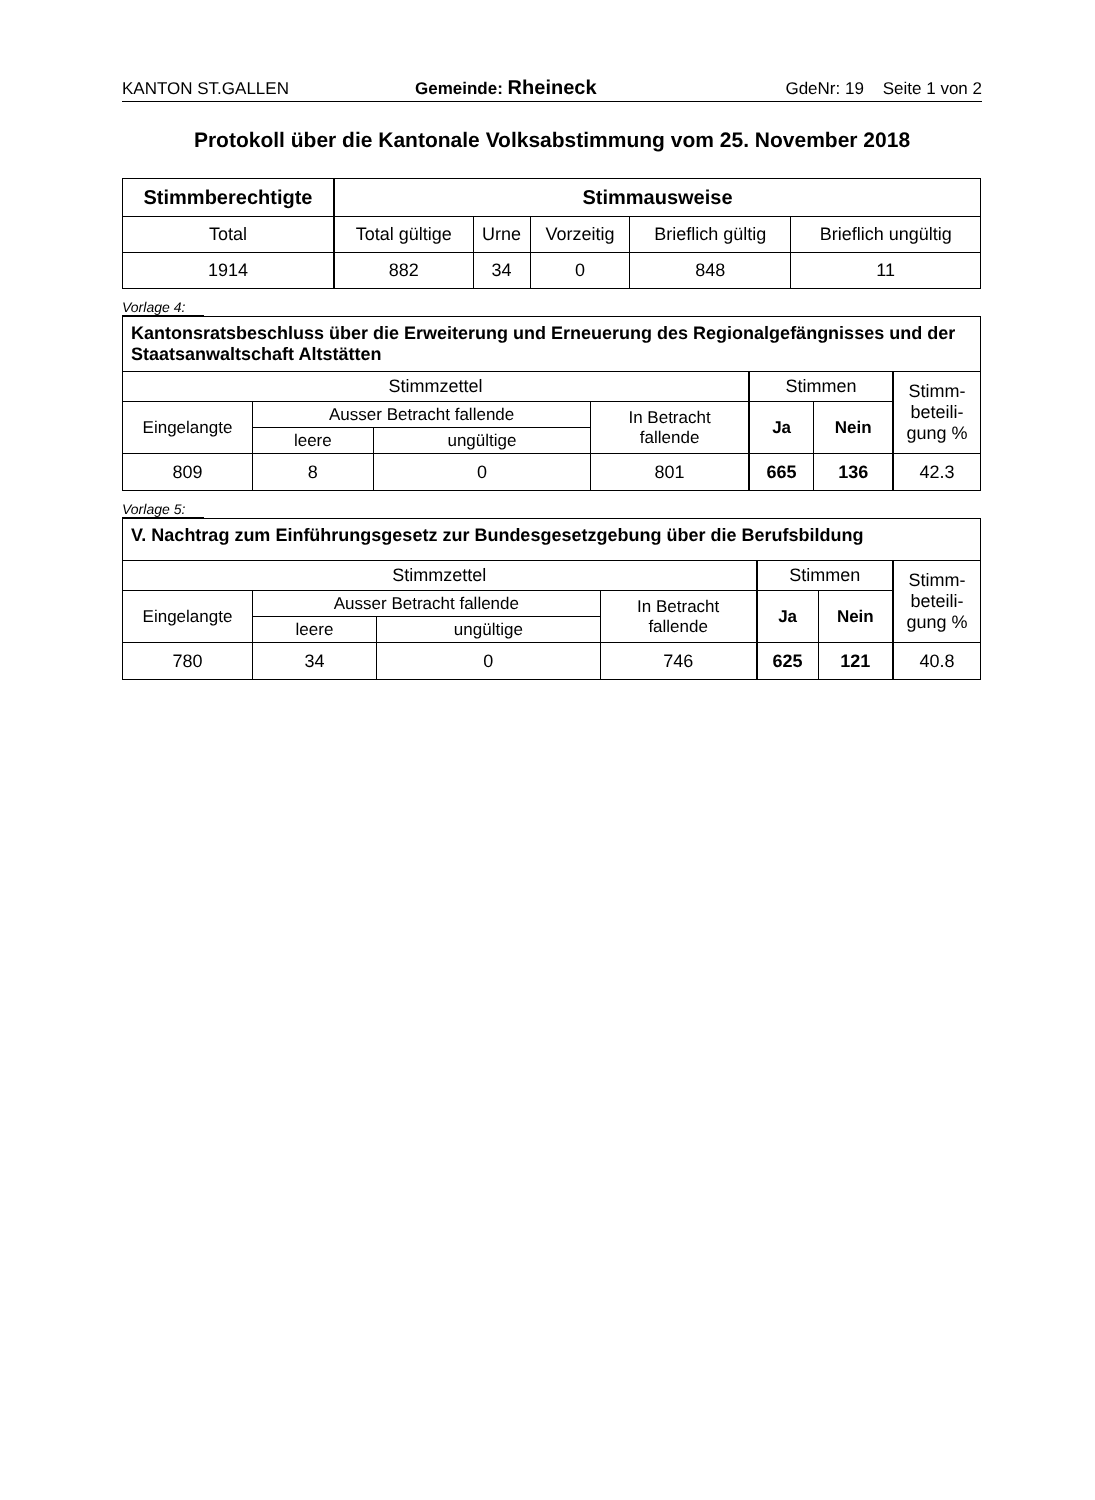KANTON ST.GALLEN Gemeinde: Rheineck GdeNr: 19 Seite 1 von 2
Protokoll über die Kantonale Volksabstimmung vom 25. November 2018
| Stimmberechtigte | Stimmausweise | | | | |
| --- | --- | --- | --- | --- | --- |
| Total | Total gültige | Urne | Vorzeitig | Brieflich gültig | Brieflich ungültig |
| 1914 | 882 | 34 | 0 | 848 | 11 |
Vorlage 4:
| Kantonsratsbeschluss über die Erweiterung und Erneuerung des Regionalgefängnisses und der Staatsanwaltschaft Altstätten | | | | | | |
| Stimmzettel | | | | Stimmen | | Stimm- beteili- gung % |
| Eingelangte | Ausser Betracht fallende | | In Betracht fallende | Ja | Nein | |
| | leere | ungültige | | | | |
| 809 | 8 | 0 | 801 | 665 | 136 | 42.3 |
Vorlage 5:
| V. Nachtrag zum Einführungsgesetz zur Bundesgesetzgebung über die Berufsbildung | | | | | | |
| Stimmzettel | | | | Stimmen | | Stimm- beteili- gung % |
| Eingelangte | Ausser Betracht fallende | | In Betracht fallende | Ja | Nein | |
| | leere | ungültige | | | | |
| 780 | 34 | 0 | 746 | 625 | 121 | 40.8 |